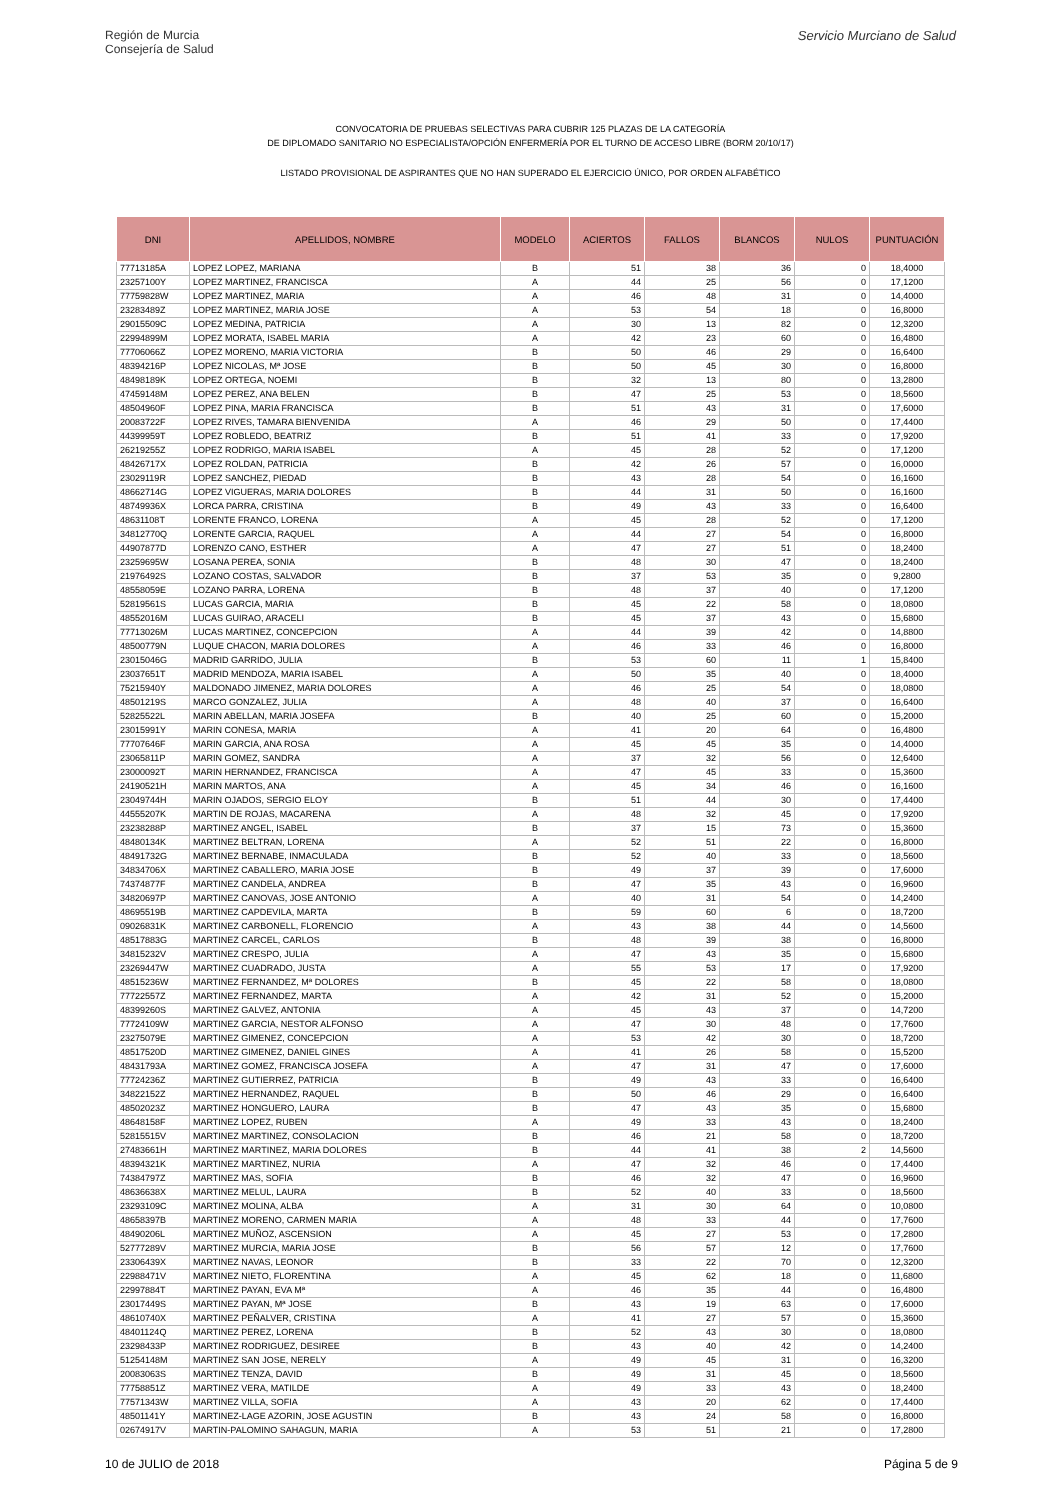Región de Murcia
Consejería de Salud
Servicio Murciano de Salud
CONVOCATORIA DE PRUEBAS SELECTIVAS PARA CUBRIR 125 PLAZAS DE LA CATEGORÍA
DE DIPLOMADO SANITARIO NO ESPECIALISTA/OPCIÓN ENFERMERÍA POR EL TURNO DE ACCESO LIBRE (BORM 20/10/17)
LISTADO PROVISIONAL DE ASPIRANTES QUE NO HAN SUPERADO EL EJERCICIO ÚNICO, POR ORDEN ALFABÉTICO
| DNI | APELLIDOS, NOMBRE | MODELO | ACIERTOS | FALLOS | BLANCOS | NULOS | PUNTUACIÓN |
| --- | --- | --- | --- | --- | --- | --- | --- |
| 77713185A | LOPEZ LOPEZ, MARIANA | B | 51 | 38 | 36 | 0 | 18,4000 |
| 23257100Y | LOPEZ MARTINEZ, FRANCISCA | A | 44 | 25 | 56 | 0 | 17,1200 |
| 77759828W | LOPEZ MARTINEZ, MARIA | A | 46 | 48 | 31 | 0 | 14,4000 |
| 23283489Z | LOPEZ MARTINEZ, MARIA JOSE | A | 53 | 54 | 18 | 0 | 16,8000 |
| 29015509C | LOPEZ MEDINA, PATRICIA | A | 30 | 13 | 82 | 0 | 12,3200 |
| 22994899M | LOPEZ MORATA, ISABEL MARIA | A | 42 | 23 | 60 | 0 | 16,4800 |
| 77706066Z | LOPEZ MORENO, MARIA VICTORIA | B | 50 | 46 | 29 | 0 | 16,6400 |
| 48394216P | LOPEZ NICOLAS, Mª JOSE | B | 50 | 45 | 30 | 0 | 16,8000 |
| 48498189K | LOPEZ ORTEGA, NOEMI | B | 32 | 13 | 80 | 0 | 13,2800 |
| 47459148M | LOPEZ PEREZ, ANA BELEN | B | 47 | 25 | 53 | 0 | 18,5600 |
| 48504960F | LOPEZ PINA, MARIA FRANCISCA | B | 51 | 43 | 31 | 0 | 17,6000 |
| 20083722F | LOPEZ RIVES, TAMARA BIENVENIDA | A | 46 | 29 | 50 | 0 | 17,4400 |
| 44399959T | LOPEZ ROBLEDO, BEATRIZ | B | 51 | 41 | 33 | 0 | 17,9200 |
| 26219255Z | LOPEZ RODRIGO, MARIA ISABEL | A | 45 | 28 | 52 | 0 | 17,1200 |
| 48426717X | LOPEZ ROLDAN, PATRICIA | B | 42 | 26 | 57 | 0 | 16,0000 |
| 23029119R | LOPEZ SANCHEZ, PIEDAD | B | 43 | 28 | 54 | 0 | 16,1600 |
| 48662714G | LOPEZ VIGUERAS, MARIA DOLORES | B | 44 | 31 | 50 | 0 | 16,1600 |
| 48749936X | LORCA PARRA, CRISTINA | B | 49 | 43 | 33 | 0 | 16,6400 |
| 48631108T | LORENTE FRANCO, LORENA | A | 45 | 28 | 52 | 0 | 17,1200 |
| 34812770Q | LORENTE GARCIA, RAQUEL | A | 44 | 27 | 54 | 0 | 16,8000 |
| 44907877D | LORENZO CANO, ESTHER | A | 47 | 27 | 51 | 0 | 18,2400 |
| 23259695W | LOSANA PEREA, SONIA | B | 48 | 30 | 47 | 0 | 18,2400 |
| 21976492S | LOZANO COSTAS, SALVADOR | B | 37 | 53 | 35 | 0 | 9,2800 |
| 48558059E | LOZANO PARRA, LORENA | B | 48 | 37 | 40 | 0 | 17,1200 |
| 52819561S | LUCAS GARCIA, MARIA | B | 45 | 22 | 58 | 0 | 18,0800 |
| 48552016M | LUCAS GUIRAO, ARACELI | B | 45 | 37 | 43 | 0 | 15,6800 |
| 77713026M | LUCAS MARTINEZ, CONCEPCION | A | 44 | 39 | 42 | 0 | 14,8800 |
| 48500779N | LUQUE CHACON, MARIA DOLORES | A | 46 | 33 | 46 | 0 | 16,8000 |
| 23015046G | MADRID GARRIDO, JULIA | B | 53 | 60 | 11 | 1 | 15,8400 |
| 23037651T | MADRID MENDOZA, MARIA ISABEL | A | 50 | 35 | 40 | 0 | 18,4000 |
| 75215940Y | MALDONADO JIMENEZ, MARIA DOLORES | A | 46 | 25 | 54 | 0 | 18,0800 |
| 48501219S | MARCO GONZALEZ, JULIA | A | 48 | 40 | 37 | 0 | 16,6400 |
| 52825522L | MARIN ABELLAN, MARIA JOSEFA | B | 40 | 25 | 60 | 0 | 15,2000 |
| 23015991Y | MARIN CONESA, MARIA | A | 41 | 20 | 64 | 0 | 16,4800 |
| 77707646F | MARIN GARCIA, ANA ROSA | A | 45 | 45 | 35 | 0 | 14,4000 |
| 23065811P | MARIN GOMEZ, SANDRA | A | 37 | 32 | 56 | 0 | 12,6400 |
| 23000092T | MARIN HERNANDEZ, FRANCISCA | A | 47 | 45 | 33 | 0 | 15,3600 |
| 24190521H | MARIN MARTOS, ANA | A | 45 | 34 | 46 | 0 | 16,1600 |
| 23049744H | MARIN OJADOS, SERGIO ELOY | B | 51 | 44 | 30 | 0 | 17,4400 |
| 44555207K | MARTIN DE ROJAS, MACARENA | A | 48 | 32 | 45 | 0 | 17,9200 |
| 23238288P | MARTINEZ ANGEL, ISABEL | B | 37 | 15 | 73 | 0 | 15,3600 |
| 48480134K | MARTINEZ BELTRAN, LORENA | A | 52 | 51 | 22 | 0 | 16,8000 |
| 48491732G | MARTINEZ BERNABE, INMACULADA | B | 52 | 40 | 33 | 0 | 18,5600 |
| 34834706X | MARTINEZ CABALLERO, MARIA JOSE | B | 49 | 37 | 39 | 0 | 17,6000 |
| 74374877F | MARTINEZ CANDELA, ANDREA | B | 47 | 35 | 43 | 0 | 16,9600 |
| 34820697P | MARTINEZ CANOVAS, JOSE ANTONIO | A | 40 | 31 | 54 | 0 | 14,2400 |
| 48695519B | MARTINEZ CAPDEVILA, MARTA | B | 59 | 60 | 6 | 0 | 18,7200 |
| 09026831K | MARTINEZ CARBONELL, FLORENCIO | A | 43 | 38 | 44 | 0 | 14,5600 |
| 48517883G | MARTINEZ CARCEL, CARLOS | B | 48 | 39 | 38 | 0 | 16,8000 |
| 34815232V | MARTINEZ CRESPO, JULIA | A | 47 | 43 | 35 | 0 | 15,6800 |
| 23269447W | MARTINEZ CUADRADO, JUSTA | A | 55 | 53 | 17 | 0 | 17,9200 |
| 48515236W | MARTINEZ FERNANDEZ, Mª DOLORES | B | 45 | 22 | 58 | 0 | 18,0800 |
| 77722557Z | MARTINEZ FERNANDEZ, MARTA | A | 42 | 31 | 52 | 0 | 15,2000 |
| 48399260S | MARTINEZ GALVEZ, ANTONIA | A | 45 | 43 | 37 | 0 | 14,7200 |
| 77724109W | MARTINEZ GARCIA, NESTOR ALFONSO | A | 47 | 30 | 48 | 0 | 17,7600 |
| 23275079E | MARTINEZ GIMENEZ, CONCEPCION | A | 53 | 42 | 30 | 0 | 18,7200 |
| 48517520D | MARTINEZ GIMENEZ, DANIEL GINES | A | 41 | 26 | 58 | 0 | 15,5200 |
| 48431793A | MARTINEZ GOMEZ, FRANCISCA JOSEFA | A | 47 | 31 | 47 | 0 | 17,6000 |
| 77724236Z | MARTINEZ GUTIERREZ, PATRICIA | B | 49 | 43 | 33 | 0 | 16,6400 |
| 34822152Z | MARTINEZ HERNANDEZ, RAQUEL | B | 50 | 46 | 29 | 0 | 16,6400 |
| 48502023Z | MARTINEZ HONGUERO, LAURA | B | 47 | 43 | 35 | 0 | 15,6800 |
| 48648158F | MARTINEZ LOPEZ, RUBEN | A | 49 | 33 | 43 | 0 | 18,2400 |
| 52815515V | MARTINEZ MARTINEZ, CONSOLACION | B | 46 | 21 | 58 | 0 | 18,7200 |
| 27483661H | MARTINEZ MARTINEZ, MARIA DOLORES | B | 44 | 41 | 38 | 2 | 14,5600 |
| 48394321K | MARTINEZ MARTINEZ, NURIA | A | 47 | 32 | 46 | 0 | 17,4400 |
| 74384797Z | MARTINEZ MAS, SOFIA | B | 46 | 32 | 47 | 0 | 16,9600 |
| 48636638X | MARTINEZ MELUL, LAURA | B | 52 | 40 | 33 | 0 | 18,5600 |
| 23293109C | MARTINEZ MOLINA, ALBA | A | 31 | 30 | 64 | 0 | 10,0800 |
| 48658397B | MARTINEZ MORENO, CARMEN MARIA | A | 48 | 33 | 44 | 0 | 17,7600 |
| 48490206L | MARTINEZ MUÑOZ, ASCENSION | A | 45 | 27 | 53 | 0 | 17,2800 |
| 52777289V | MARTINEZ MURCIA, MARIA JOSE | B | 56 | 57 | 12 | 0 | 17,7600 |
| 23306439X | MARTINEZ NAVAS, LEONOR | B | 33 | 22 | 70 | 0 | 12,3200 |
| 22988471V | MARTINEZ NIETO, FLORENTINA | A | 45 | 62 | 18 | 0 | 11,6800 |
| 22997884T | MARTINEZ PAYAN, EVA Mª | A | 46 | 35 | 44 | 0 | 16,4800 |
| 23017449S | MARTINEZ PAYAN, Mª JOSE | B | 43 | 19 | 63 | 0 | 17,6000 |
| 48610740X | MARTINEZ PEÑALVER, CRISTINA | A | 41 | 27 | 57 | 0 | 15,3600 |
| 48401124Q | MARTINEZ PEREZ, LORENA | B | 52 | 43 | 30 | 0 | 18,0800 |
| 23298433P | MARTINEZ RODRIGUEZ, DESIREE | B | 43 | 40 | 42 | 0 | 14,2400 |
| 51254148M | MARTINEZ SAN JOSE, NERELY | A | 49 | 45 | 31 | 0 | 16,3200 |
| 20083063S | MARTINEZ TENZA, DAVID | B | 49 | 31 | 45 | 0 | 18,5600 |
| 77758851Z | MARTINEZ VERA, MATILDE | A | 49 | 33 | 43 | 0 | 18,2400 |
| 77571343W | MARTINEZ VILLA, SOFIA | A | 43 | 20 | 62 | 0 | 17,4400 |
| 48501141Y | MARTINEZ-LAGE AZORIN, JOSE AGUSTIN | B | 43 | 24 | 58 | 0 | 16,8000 |
| 02674917V | MARTIN-PALOMINO SAHAGUN, MARIA | A | 53 | 51 | 21 | 0 | 17,2800 |
10 de JULIO de 2018 Página 5 de 9